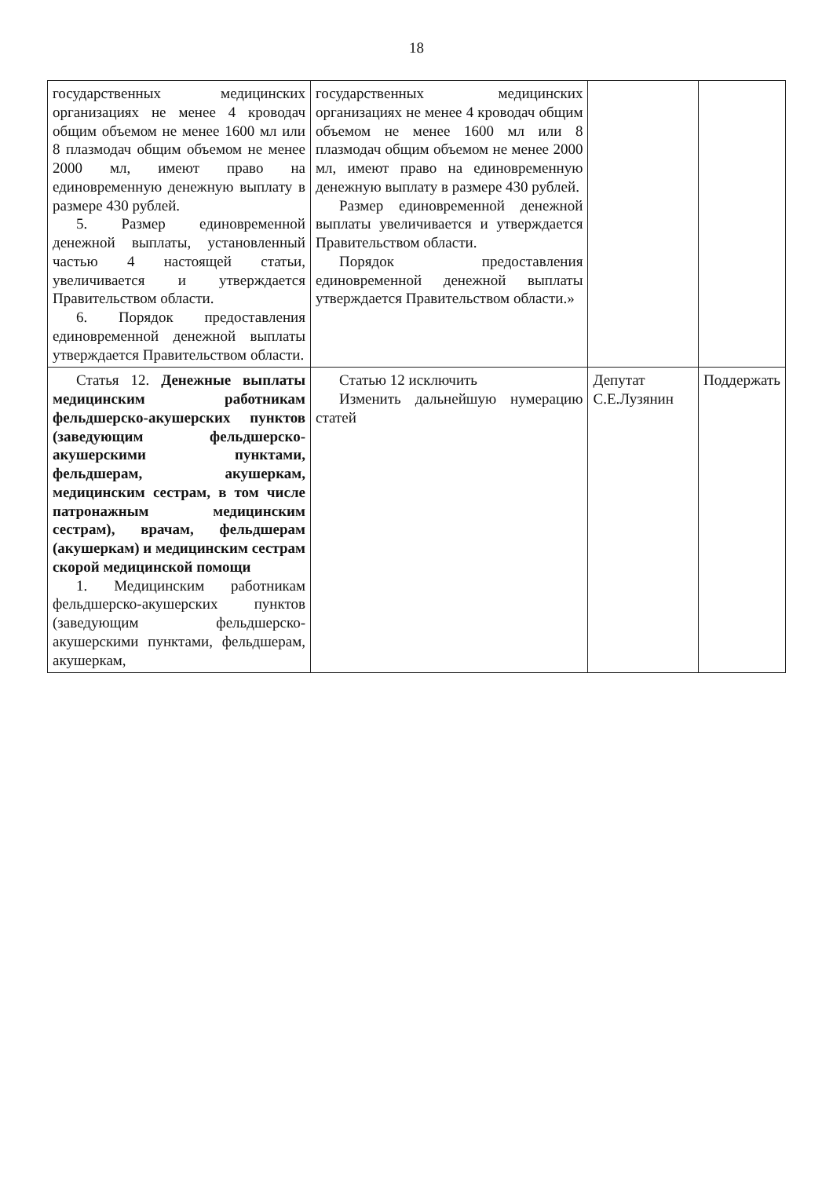18
| государственных медицинских организациях не менее 4 кроводач общим объемом не менее 1600 мл или 8 плазмодач общим объемом не менее 2000 мл, имеют право на единовременную денежную выплату в размере 430 рублей. 5. Размер единовременной денежной выплаты, установленный частью 4 настоящей статьи, увеличивается и утверждается Правительством области. 6. Порядок предоставления единовременной денежной выплаты утверждается Правительством области. | государственных медицинских организациях не менее 4 кроводач общим объемом не менее 1600 мл или 8 плазмодач общим объемом не менее 2000 мл, имеют право на единовременную денежную выплату в размере 430 рублей. Размер единовременной денежной выплаты увеличивается и утверждается Правительством области. Порядок предоставления единовременной денежной выплаты утверждается Правительством области.» | | |
| Статья 12. Денежные выплаты медицинским работникам фельдшерско-акушерских пунктов (заведующим фельдшерско-акушерскими пунктами, фельдшерам, акушеркам, медицинским сестрам, в том числе патронажным медицинским сестрам), врачам, фельдшерам (акушеркам) и медицинским сестрам скорой медицинской помощи 1. Медицинским работникам фельдшерско-акушерских пунктов (заведующим фельдшерско-акушерскими пунктами, фельдшерам, акушеркам, | Статью 12 исключить Изменить дальнейшую нумерацию статей | Депутат С.Е.Лузянин | Поддержать |